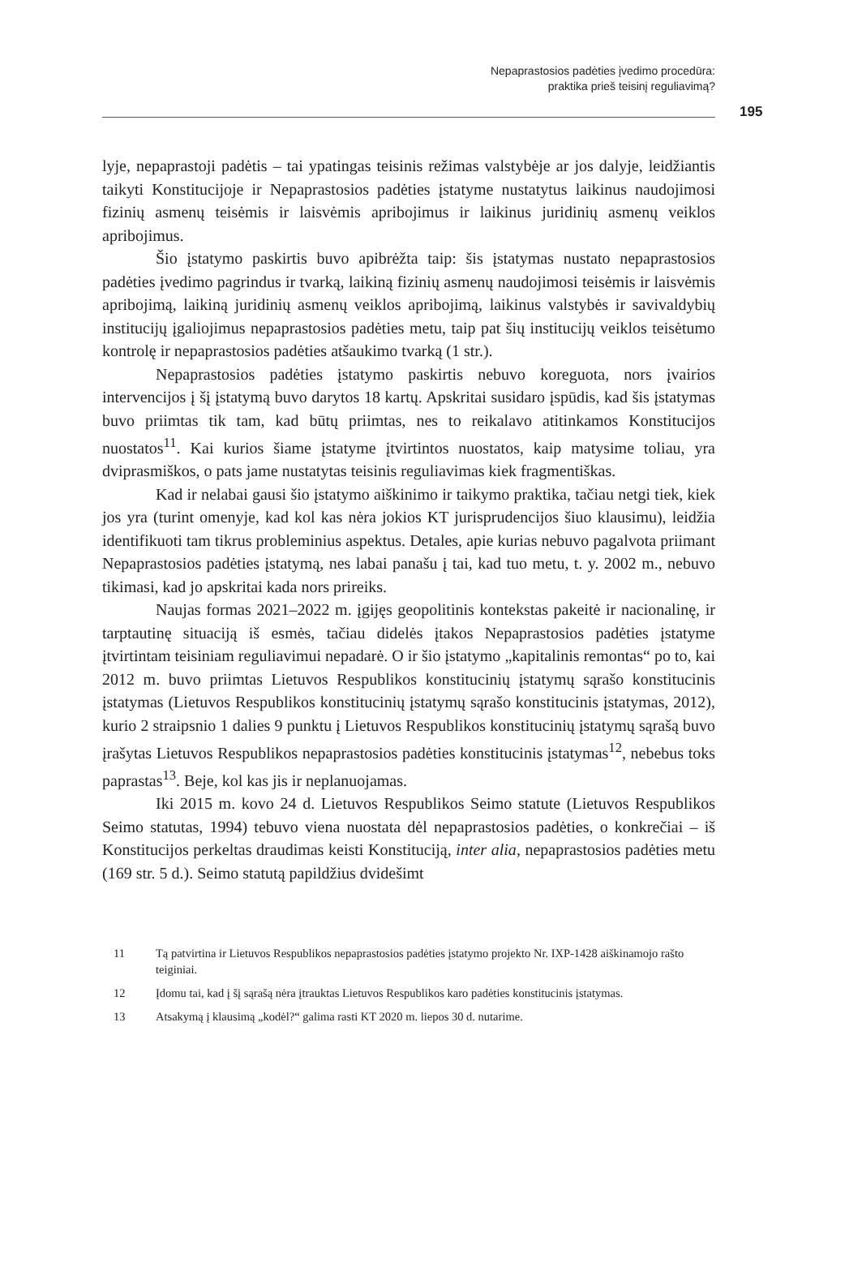Nepaprastosios padėties įvedimo procedūra:
praktika prieš teisinį reguliavimą?
195
lyje, nepaprastoji padėtis – tai ypatingas teisinis režimas valstybėje ar jos dalyje, leidžiantis taikyti Konstitucijoje ir Nepaprastosios padėties įstatyme nustatytus laikinus naudojimosi fizinių asmenų teisėmis ir laisvėmis apribojimus ir laikinus juridinių asmenų veiklos apribojimus.
Šio įstatymo paskirtis buvo apibrėžta taip: šis įstatymas nustato nepaprastosios padėties įvedimo pagrindus ir tvarką, laikiną fizinių asmenų naudojimosi teisėmis ir laisvėmis apribojimą, laikiną juridinių asmenų veiklos apribojimą, laikinus valstybės ir savivaldybių institucijų įgaliojimus nepaprastosios padėties metu, taip pat šių institucijų veiklos teisėtumo kontrolę ir nepaprastosios padėties atšaukimo tvarką (1 str.).
Nepaprastosios padėties įstatymo paskirtis nebuvo koreguota, nors įvairios intervencijos į šį įstatymą buvo darytos 18 kartų. Apskritai susidaro įspūdis, kad šis įstatymas buvo priimtas tik tam, kad būtų priimtas, nes to reikalavo atitinkamos Konstitucijos nuostatos<sup>11</sup>. Kai kurios šiame įstatyme įtvirtintos nuostatos, kaip matysime toliau, yra dviprasmiškos, o pats jame nustatytas teisinis reguliavimas kiek fragmentiškas.
Kad ir nelabai gausi šio įstatymo aiškinimo ir taikymo praktika, tačiau netgi tiek, kiek jos yra (turint omenyje, kad kol kas nėra jokios KT jurisprudencijos šiuo klausimu), leidžia identifikuoti tam tikrus probleminius aspektus. Detales, apie kurias nebuvo pagalvota priimant Nepaprastosios padėties įstatymą, nes labai panašu į tai, kad tuo metu, t. y. 2002 m., nebuvo tikimasi, kad jo apskritai kada nors prireiks.
Naujas formas 2021–2022 m. įgijęs geopolitinis kontekstas pakeitė ir nacionalinę, ir tarptautinę situaciją iš esmės, tačiau didelės įtakos Nepaprastosios padėties įstatyme įtvirtintam teisiniam reguliavimui nepadarė. O ir šio įstatymo „kapitalinis remontas“ po to, kai 2012 m. buvo priimtas Lietuvos Respublikos konstitucinių įstatymų sąrašo konstitucinis įstatymas (Lietuvos Respublikos konstitucinių įstatymų sąrašo konstitucinis įstatymas, 2012), kurio 2 straipsnio 1 dalies 9 punktu į Lietuvos Respublikos konstitucinių įstatymų sąrašą buvo įrašytas Lietuvos Respublikos nepaprastosios padėties konstitucinis įstatymas<sup>12</sup>, nebebus toks paprastas<sup>13</sup>. Beje, kol kas jis ir neplanuojamas.
Iki 2015 m. kovo 24 d. Lietuvos Respublikos Seimo statute (Lietuvos Respublikos Seimo statutas, 1994) tebuvo viena nuostata dėl nepaprastosios padėties, o konkrečiai – iš Konstitucijos perkeltas draudimas keisti Konstituciją, inter alia, nepaprastosios padėties metu (169 str. 5 d.). Seimo statutą papildžius dvidešimt
11 Tą patvirtina ir Lietuvos Respublikos nepaprastosios padėties įstatymo projekto Nr. IXP-1428 aiškinamojo rašto teiginiai.
12 Įdomu tai, kad į šį sąrašą nėra įtrauktas Lietuvos Respublikos karo padėties konstitucinis įstatymas.
13 Atsakymą į klausimą „kodėl?“ galima rasti KT 2020 m. liepos 30 d. nutarime.